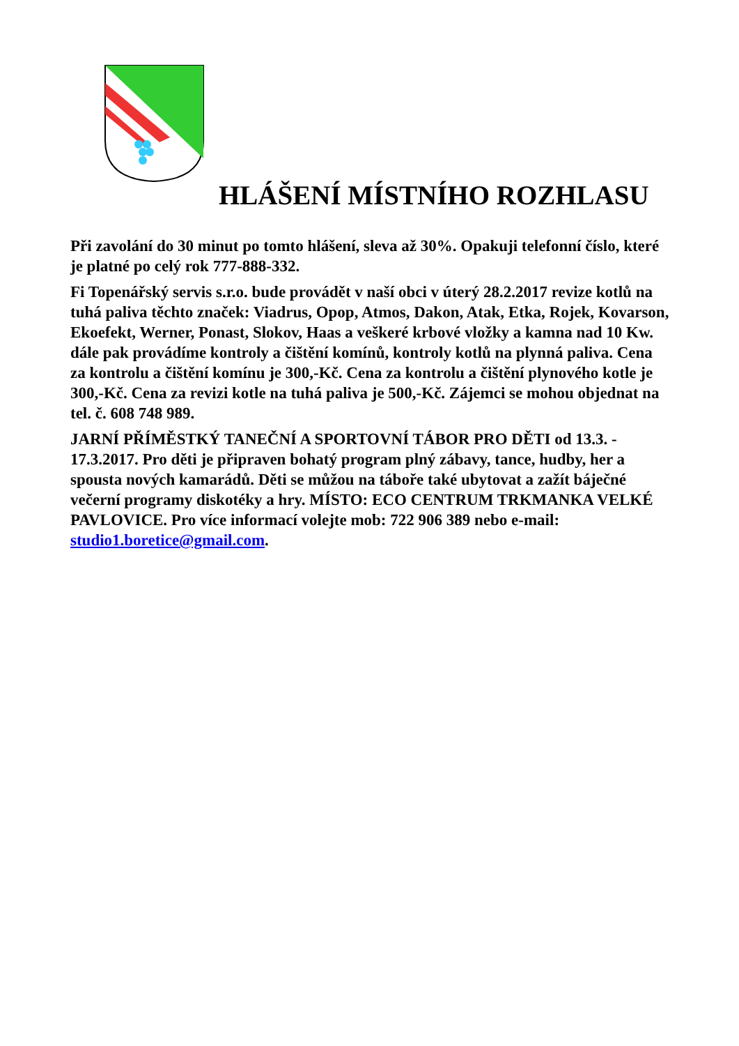HLÁŠENÍ MÍSTNÍHO ROZHLASU
Při zavolání do 30 minut po tomto hlášení, sleva až 30%. Opakuji telefonní číslo, které je platné po celý rok 777-888-332.
Fi Topenářský servis s.r.o. bude provádět v naší obci v úterý 28.2.2017 revize kotlů na tuhá paliva těchto značek: Viadrus, Opop, Atmos, Dakon, Atak, Etka, Rojek, Kovarson, Ekoefekt, Werner, Ponast, Slokov, Haas a veškeré krbové vložky a kamna nad 10 Kw. dále pak provádíme kontroly a čištění komínů, kontroly kotlů na plynná paliva. Cena za kontrolu a čištění komínu je 300,-Kč. Cena za kontrolu a čištění plynového kotle je 300,-Kč. Cena za revizi kotle na tuhá paliva je 500,-Kč. Zájemci se mohou objednat na tel. č. 608 748 989.
JARNÍ PŘÍMĚSTKÝ TANEČNÍ A SPORTOVNÍ TÁBOR PRO DĚTI od 13.3. - 17.3.2017. Pro děti je připraven bohatý program plný zábavy, tance, hudby, her a spousta nových kamarádů. Děti se můžou na táboře také ubytovat a zažít báječné večerní programy diskotéky a hry. MÍSTO: ECO CENTRUM TRKMANKA VELKÉ PAVLOVICE. Pro více informací volejte mob: 722 906 389 nebo e-mail: studio1.boretice@gmail.com.